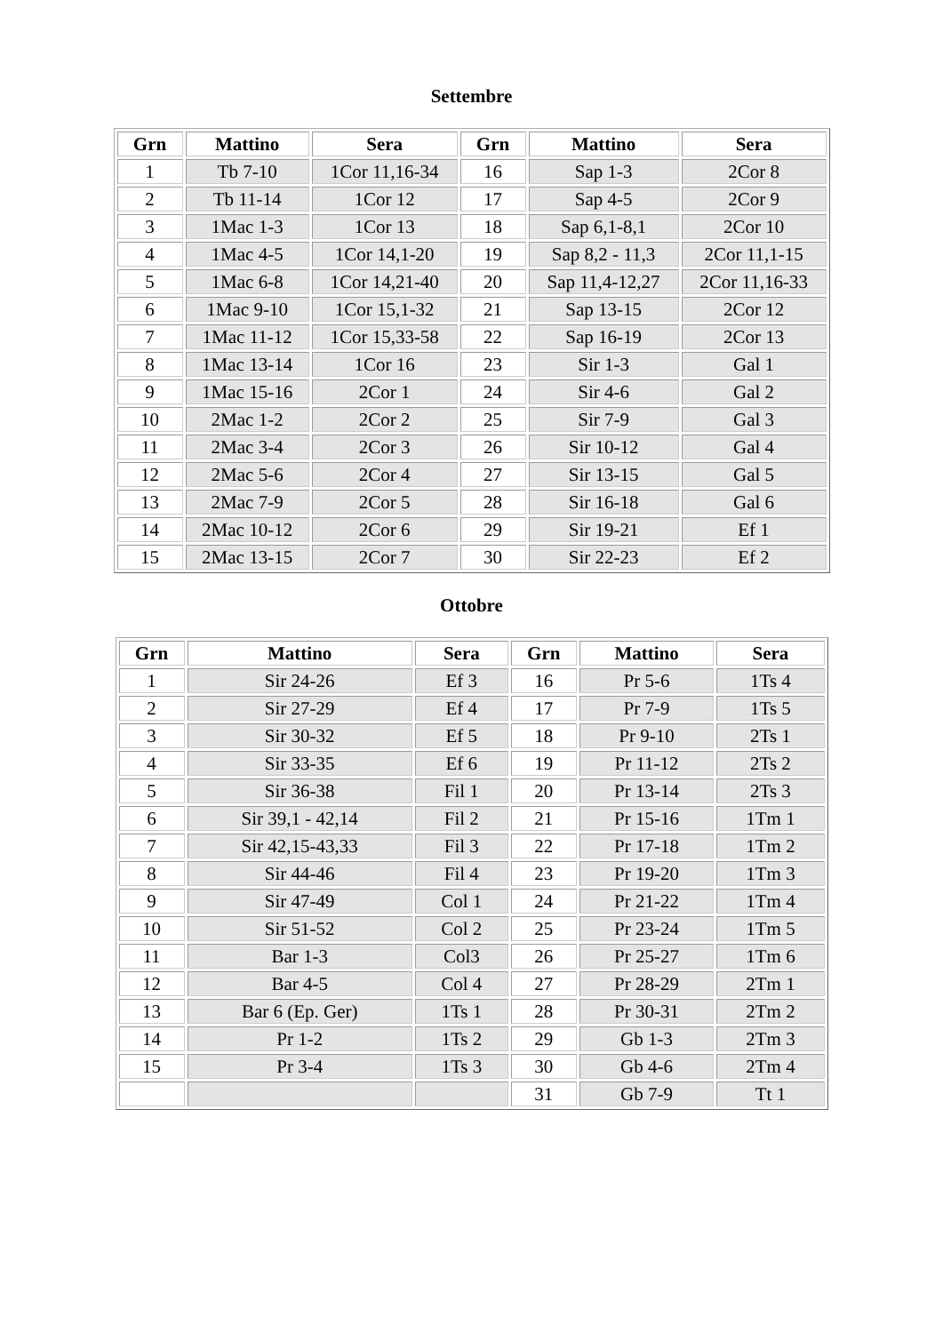Settembre
| Grn | Mattino | Sera | Grn | Mattino | Sera |
| --- | --- | --- | --- | --- | --- |
| 1 | Tb 7-10 | 1Cor 11,16-34 | 16 | Sap 1-3 | 2Cor 8 |
| 2 | Tb 11-14 | 1Cor 12 | 17 | Sap 4-5 | 2Cor 9 |
| 3 | 1Mac 1-3 | 1Cor 13 | 18 | Sap 6,1-8,1 | 2Cor 10 |
| 4 | 1Mac 4-5 | 1Cor 14,1-20 | 19 | Sap 8,2 - 11,3 | 2Cor 11,1-15 |
| 5 | 1Mac 6-8 | 1Cor 14,21-40 | 20 | Sap 11,4-12,27 | 2Cor 11,16-33 |
| 6 | 1Mac 9-10 | 1Cor 15,1-32 | 21 | Sap 13-15 | 2Cor 12 |
| 7 | 1Mac 11-12 | 1Cor 15,33-58 | 22 | Sap 16-19 | 2Cor 13 |
| 8 | 1Mac 13-14 | 1Cor 16 | 23 | Sir 1-3 | Gal 1 |
| 9 | 1Mac 15-16 | 2Cor 1 | 24 | Sir 4-6 | Gal 2 |
| 10 | 2Mac 1-2 | 2Cor 2 | 25 | Sir 7-9 | Gal 3 |
| 11 | 2Mac 3-4 | 2Cor 3 | 26 | Sir 10-12 | Gal 4 |
| 12 | 2Mac 5-6 | 2Cor 4 | 27 | Sir 13-15 | Gal 5 |
| 13 | 2Mac 7-9 | 2Cor 5 | 28 | Sir 16-18 | Gal 6 |
| 14 | 2Mac 10-12 | 2Cor 6 | 29 | Sir 19-21 | Ef 1 |
| 15 | 2Mac 13-15 | 2Cor 7 | 30 | Sir 22-23 | Ef 2 |
Ottobre
| Grn | Mattino | Sera | Grn | Mattino | Sera |
| --- | --- | --- | --- | --- | --- |
| 1 | Sir 24-26 | Ef 3 | 16 | Pr 5-6 | 1Ts 4 |
| 2 | Sir 27-29 | Ef 4 | 17 | Pr 7-9 | 1Ts 5 |
| 3 | Sir 30-32 | Ef 5 | 18 | Pr 9-10 | 2Ts 1 |
| 4 | Sir 33-35 | Ef 6 | 19 | Pr 11-12 | 2Ts 2 |
| 5 | Sir 36-38 | Fil 1 | 20 | Pr 13-14 | 2Ts 3 |
| 6 | Sir 39,1 - 42,14 | Fil 2 | 21 | Pr 15-16 | 1Tm 1 |
| 7 | Sir 42,15-43,33 | Fil 3 | 22 | Pr 17-18 | 1Tm 2 |
| 8 | Sir 44-46 | Fil 4 | 23 | Pr 19-20 | 1Tm 3 |
| 9 | Sir 47-49 | Col 1 | 24 | Pr 21-22 | 1Tm 4 |
| 10 | Sir 51-52 | Col 2 | 25 | Pr 23-24 | 1Tm 5 |
| 11 | Bar 1-3 | Col3 | 26 | Pr 25-27 | 1Tm 6 |
| 12 | Bar 4-5 | Col 4 | 27 | Pr 28-29 | 2Tm 1 |
| 13 | Bar 6 (Ep. Ger) | 1Ts 1 | 28 | Pr 30-31 | 2Tm 2 |
| 14 | Pr 1-2 | 1Ts 2 | 29 | Gb 1-3 | 2Tm 3 |
| 15 | Pr 3-4 | 1Ts 3 | 30 | Gb 4-6 | 2Tm 4 |
| | | | 31 | Gb 7-9 | Tt 1 |